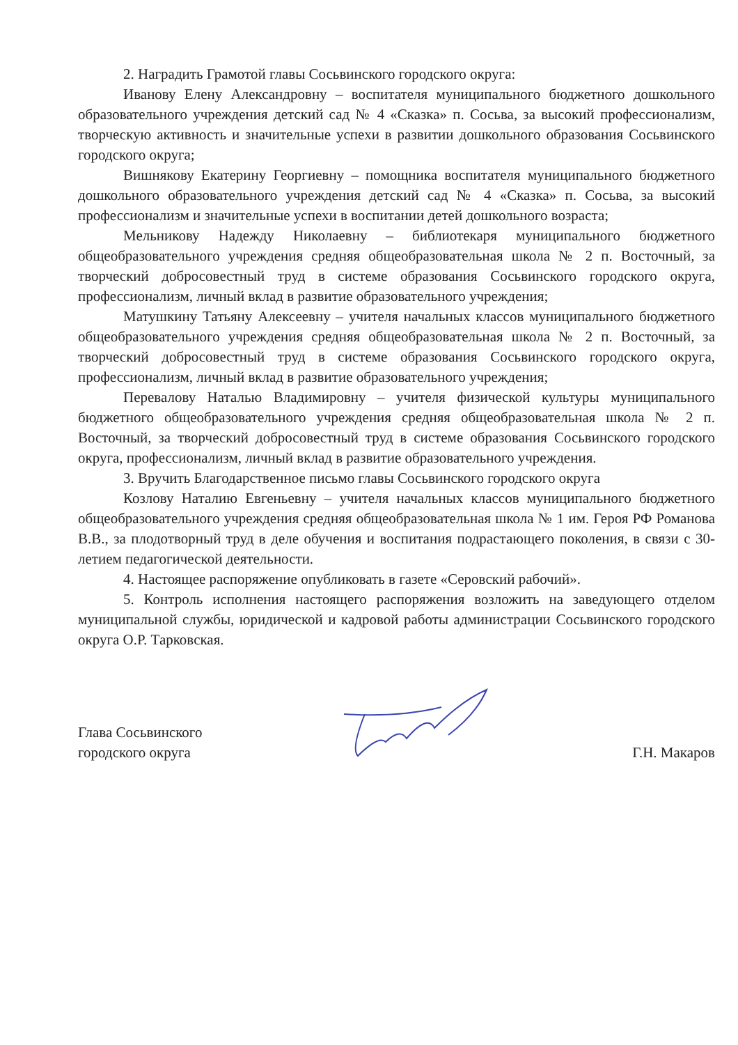2. Наградить Грамотой главы Сосьвинского городского округа:
Иванову Елену Александровну – воспитателя муниципального бюджетного дошкольного образовательного учреждения детский сад № 4 «Сказка» п. Сосьва, за высокий профессионализм, творческую активность и значительные успехи в развитии дошкольного образования Сосьвинского городского округа;
Вишнякову Екатерину Георгиевну – помощника воспитателя муниципального бюджетного дошкольного образовательного учреждения детский сад № 4 «Сказка» п. Сосьва, за высокий профессионализм и значительные успехи в воспитании детей дошкольного возраста;
Мельникову Надежду Николаевну – библиотекаря муниципального бюджетного общеобразовательного учреждения средняя общеобразовательная школа № 2 п. Восточный, за творческий добросовестный труд в системе образования Сосьвинского городского округа, профессионализм, личный вклад в развитие образовательного учреждения;
Матушкину Татьяну Алексеевну – учителя начальных классов муниципального бюджетного общеобразовательного учреждения средняя общеобразовательная школа № 2 п. Восточный, за творческий добросовестный труд в системе образования Сосьвинского городского округа, профессионализм, личный вклад в развитие образовательного учреждения;
Перевалову Наталью Владимировну – учителя физической культуры муниципального бюджетного общеобразовательного учреждения средняя общеобразовательная школа № 2 п. Восточный, за творческий добросовестный труд в системе образования Сосьвинского городского округа, профессионализм, личный вклад в развитие образовательного учреждения.
3. Вручить Благодарственное письмо главы Сосьвинского городского округа
Козлову Наталию Евгеньевну – учителя начальных классов муниципального бюджетного общеобразовательного учреждения средняя общеобразовательная школа № 1 им. Героя РФ Романова В.В., за плодотворный труд в деле обучения и воспитания подрастающего поколения, в связи с 30- летием педагогической деятельности.
4. Настоящее распоряжение опубликовать в газете «Серовский рабочий».
5. Контроль исполнения настоящего распоряжения возложить на заведующего отделом муниципальной службы, юридической и кадровой работы администрации Сосьвинского городского округа О.Р. Тарковская.
Глава Сосьвинского
городского округа
Г.Н. Макаров